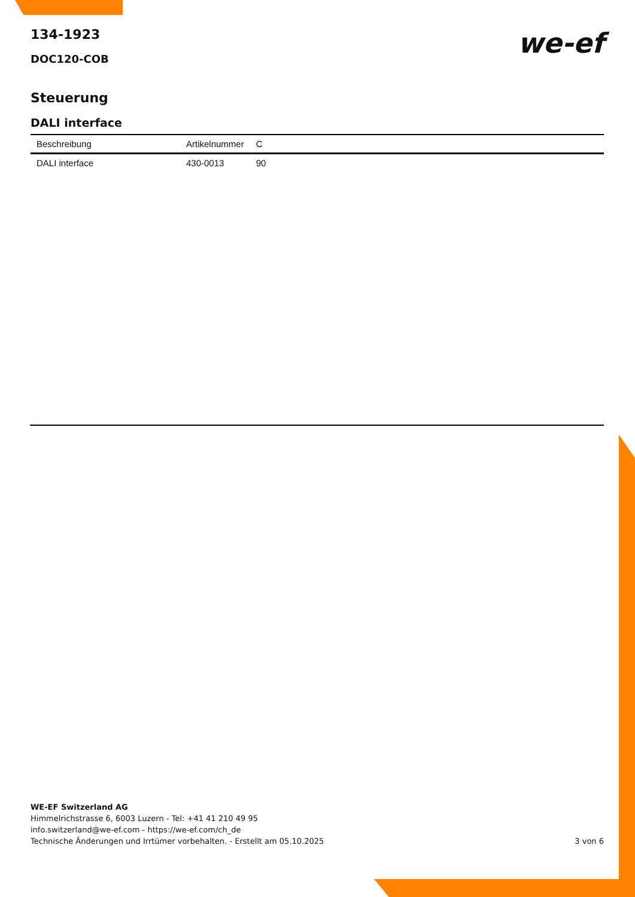we-ef
134-1923
DOC120-COB
Steuerung
DALI interface
| Beschreibung | Artikelnummer | C |
| --- | --- | --- |
| DALI interface | 430-0013 | 90 |
WE-EF Switzerland AG
Himmelrichstrasse 6, 6003 Luzern - Tel: +41 41 210 49 95
info.switzerland@we-ef.com - https://we-ef.com/ch_de
Technische Änderungen und Irrtümer vorbehalten. - Erstellt am 05.10.2025
3 von 6